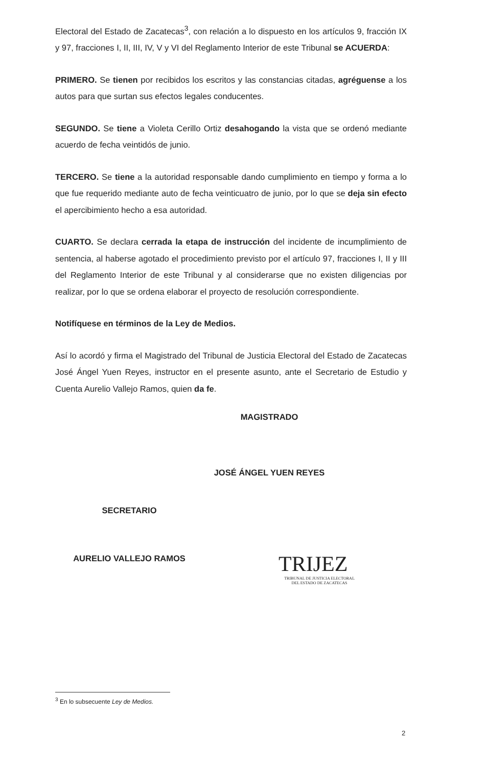Electoral del Estado de Zacatecas<sup>3</sup>, con relación a lo dispuesto en los artículos 9, fracción IX y 97, fracciones I, II, III, IV, V y VI del Reglamento Interior de este Tribunal se ACUERDA:
PRIMERO. Se tienen por recibidos los escritos y las constancias citadas, agréguense a los autos para que surtan sus efectos legales conducentes.
SEGUNDO. Se tiene a Violeta Cerillo Ortiz desahogando la vista que se ordenó mediante acuerdo de fecha veintidós de junio.
TERCERO. Se tiene a la autoridad responsable dando cumplimiento en tiempo y forma a lo que fue requerido mediante auto de fecha veinticuatro de junio, por lo que se deja sin efecto el apercibimiento hecho a esa autoridad.
CUARTO. Se declara cerrada la etapa de instrucción del incidente de incumplimiento de sentencia, al haberse agotado el procedimiento previsto por el artículo 97, fracciones I, II y III del Reglamento Interior de este Tribunal y al considerarse que no existen diligencias por realizar, por lo que se ordena elaborar el proyecto de resolución correspondiente.
Notifíquese en términos de la Ley de Medios.
Así lo acordó y firma el Magistrado del Tribunal de Justicia Electoral del Estado de Zacatecas José Ángel Yuen Reyes, instructor en el presente asunto, ante el Secretario de Estudio y Cuenta Aurelio Vallejo Ramos, quien da fe.
MAGISTRADO
JOSÉ ÁNGEL YUEN REYES
SECRETARIO
AURELIO VALLEJO RAMOS
TRIJEZ
TRIBUNAL DE JUSTICIA ELECTORAL
DEL ESTADO DE ZACATECAS
<sup>3</sup> En lo subsecuente Ley de Medios.
2